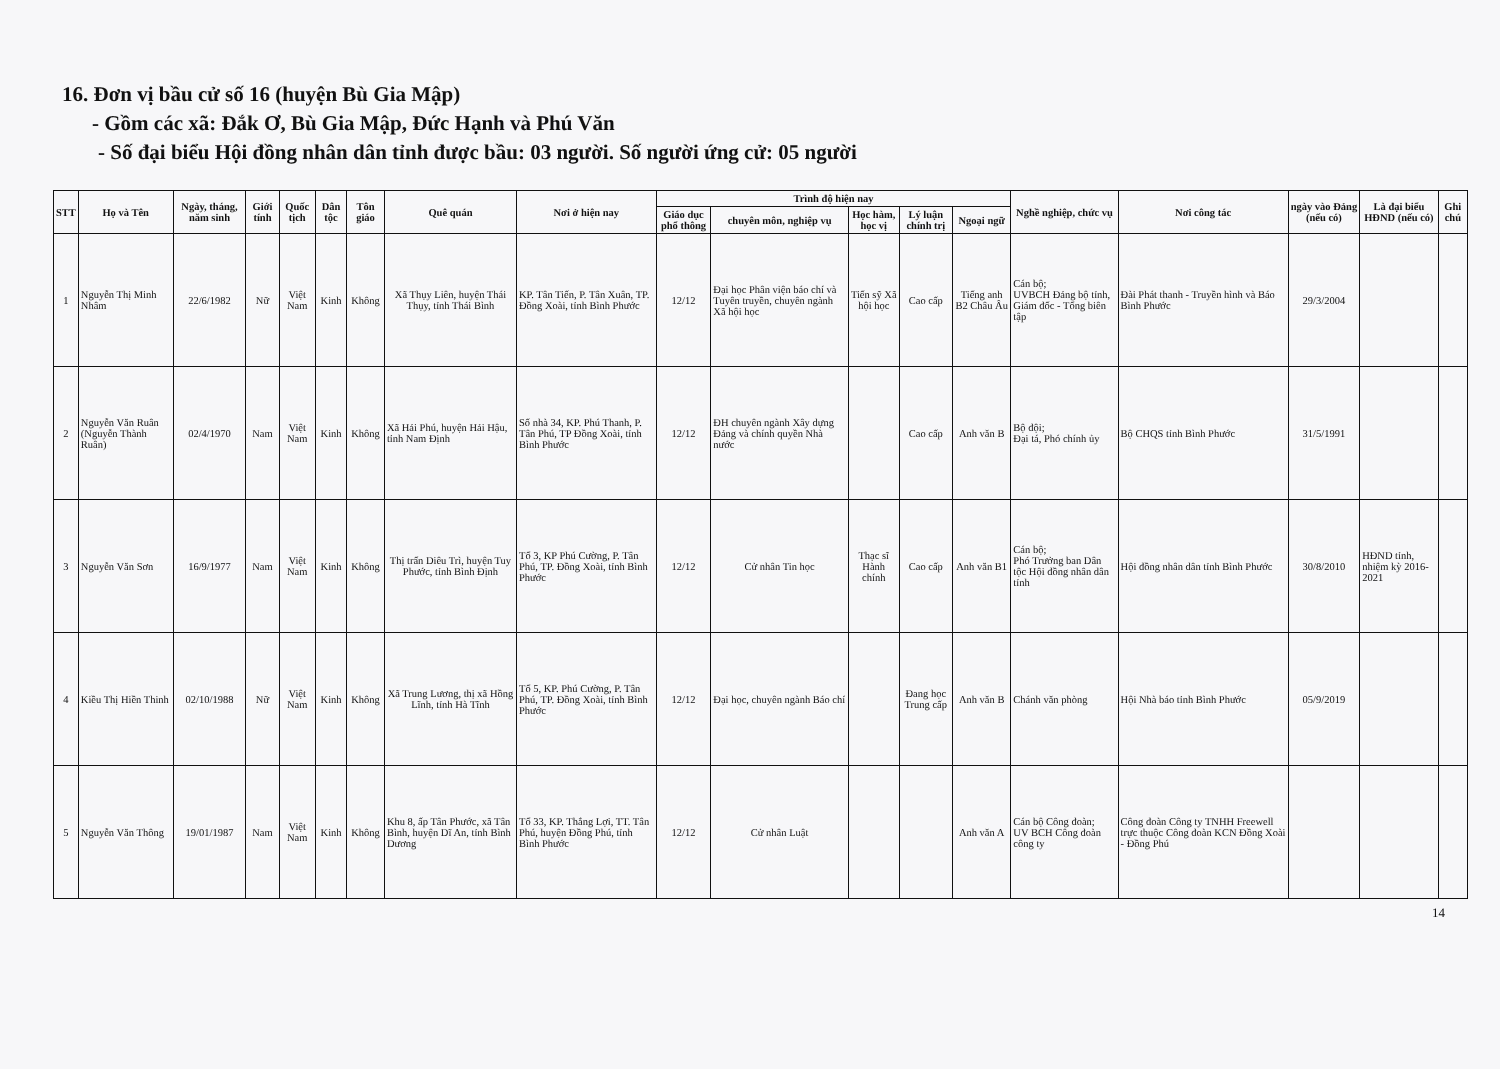16. Đơn vị bầu cử số 16 (huyện Bù Gia Mập)
- Gồm các xã: Đắk Ơ, Bù Gia Mập, Đức Hạnh và Phú Văn
- Số đại biểu Hội đồng nhân dân tỉnh được bầu: 03 người. Số người ứng cử: 05 người
| STT | Họ và Tên | Ngày, tháng, năm sinh | Giới tính | Quốc tịch | Dân tộc | Tôn giáo | Quê quán | Nơi ở hiện nay | Trình độ hiện nay | | | | | Nghề nghiệp, chức vụ | Nơi công tác | ngày vào Đảng (nếu có) | Là đại biểu HĐND (nếu có) | Ghi chú |
| --- | --- | --- | --- | --- | --- | --- | --- | --- | --- | --- | --- | --- | --- | --- | --- | --- | --- | --- |
| | | | | | | | | | Giáo dục phổ thông | chuyên môn, nghiệp vụ | Học hàm, học vị | Lý luận chính trị | Ngoại ngữ | | | | | |
| 1 | Nguyễn Thị Minh Nhâm | 22/6/1982 | Nữ | Việt Nam | Kinh | Không | Xã Thụy Liên, huyện Thái Thụy, tỉnh Thái Bình | KP. Tân Tiến, P. Tân Xuân, TP. Đồng Xoài, tỉnh Bình Phước | 12/12 | Đại học Phân viện báo chí và Tuyên truyền, chuyên ngành Xã hội học | Tiến sỹ Xã hội học | Cao cấp | Tiếng anh B2 Châu Âu | Cán bộ; UVBCH Đảng bộ tỉnh, Giám đốc - Tổng biên tập | Đài Phát thanh - Truyền hình và Báo Bình Phước | 29/3/2004 | | |
| 2 | Nguyễn Văn Ruân (Nguyễn Thành Ruân) | 02/4/1970 | Nam | Việt Nam | Kinh | Không | Xã Hải Phú, huyện Hải Hậu, tỉnh Nam Định | Số nhà 34, KP. Phú Thanh, P. Tân Phú, TP Đồng Xoài, tỉnh Bình Phước | 12/12 | ĐH chuyên ngành Xây dựng Đảng và chính quyền Nhà nước | | Cao cấp | Anh văn B | Bộ đội; Đại tá, Phó chính ủy | Bộ CHQS tỉnh Bình Phước | 31/5/1991 | | |
| 3 | Nguyễn Văn Sơn | 16/9/1977 | Nam | Việt Nam | Kinh | Không | Thị trấn Diêu Trì, huyện Tuy Phước, tỉnh Bình Định | Tổ 3, KP Phú Cường, P. Tân Phú, TP. Đồng Xoài, tỉnh Bình Phước | 12/12 | Cử nhân Tin học | Thạc sĩ Hành chính | Cao cấp | Anh văn B1 | Cán bộ; Phó Trưởng ban Dân tộc Hội đồng nhân dân tỉnh | Hội đồng nhân dân tỉnh Bình Phước | 30/8/2010 | HĐND tỉnh, nhiệm kỳ 2016-2021 | |
| 4 | Kiều Thị Hiền Thinh | 02/10/1988 | Nữ | Việt Nam | Kinh | Không | Xã Trung Lương, thị xã Hồng Lĩnh, tỉnh Hà Tĩnh | Tổ 5, KP. Phú Cường, P. Tân Phú, TP. Đồng Xoài, tỉnh Bình Phước | 12/12 | Đại học, chuyên ngành Báo chí | | Đang học Trung cấp | Anh văn B | Chánh văn phòng | Hội Nhà báo tỉnh Bình Phước | 05/9/2019 | | |
| 5 | Nguyễn Văn Thông | 19/01/1987 | Nam | Việt Nam | Kinh | Không | Khu 8, ấp Tân Phước, xã Tân Bình, huyện Dĩ An, tỉnh Bình Dương | Tổ 33, KP. Thắng Lợi, TT. Tân Phú, huyện Đồng Phú, tỉnh Bình Phước | 12/12 | Cử nhân Luật | | | Anh văn A | Cán bộ Công đoàn; UV BCH Công đoàn công ty | Công đoàn Công ty TNHH Freewell trực thuộc Công đoàn KCN Đồng Xoài - Đồng Phú | | | |
14